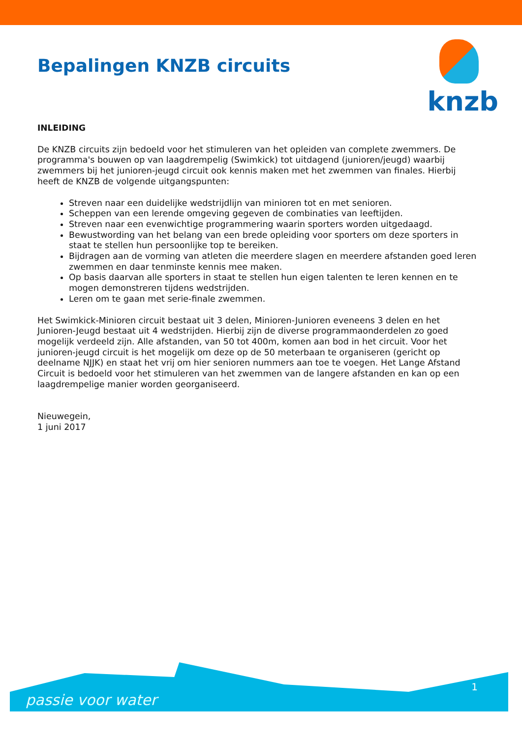knzb
Bepalingen KNZB circuits
INLEIDING
De KNZB circuits zijn bedoeld voor het stimuleren van het opleiden van complete zwemmers. De programma's bouwen op van laagdrempelig (Swimkick) tot uitdagend (junioren/jeugd) waarbij zwemmers bij het junioren-jeugd circuit ook kennis maken met het zwemmen van finales. Hierbij heeft de KNZB de volgende uitgangspunten:
Streven naar een duidelijke wedstrijdlijn van minioren tot en met senioren.
Scheppen van een lerende omgeving gegeven de combinaties van leeftijden.
Streven naar een evenwichtige programmering waarin sporters worden uitgedaagd.
Bewustwording van het belang van een brede opleiding voor sporters om deze sporters in staat te stellen hun persoonlijke top te bereiken.
Bijdragen aan de vorming van atleten die meerdere slagen en meerdere afstanden goed leren zwemmen en daar tenminste kennis mee maken.
Op basis daarvan alle sporters in staat te stellen hun eigen talenten te leren kennen en te mogen demonstreren tijdens wedstrijden.
Leren om te gaan met serie-finale zwemmen.
Het Swimkick-Minioren circuit bestaat uit 3 delen, Minioren-Junioren eveneens 3 delen en het Junioren-Jeugd bestaat uit 4 wedstrijden. Hierbij zijn de diverse programmaonderdelen zo goed mogelijk verdeeld zijn. Alle afstanden, van 50 tot 400m, komen aan bod in het circuit. Voor het junioren-jeugd circuit is het mogelijk om deze op de 50 meterbaan te organiseren (gericht op deelname NJJK) en staat het vrij om hier senioren nummers aan toe te voegen. Het Lange Afstand Circuit is bedoeld voor het stimuleren van het zwemmen van de langere afstanden en kan op een laagdrempelige manier worden georganiseerd.
Nieuwegein,
1 juni 2017
passie voor water
1